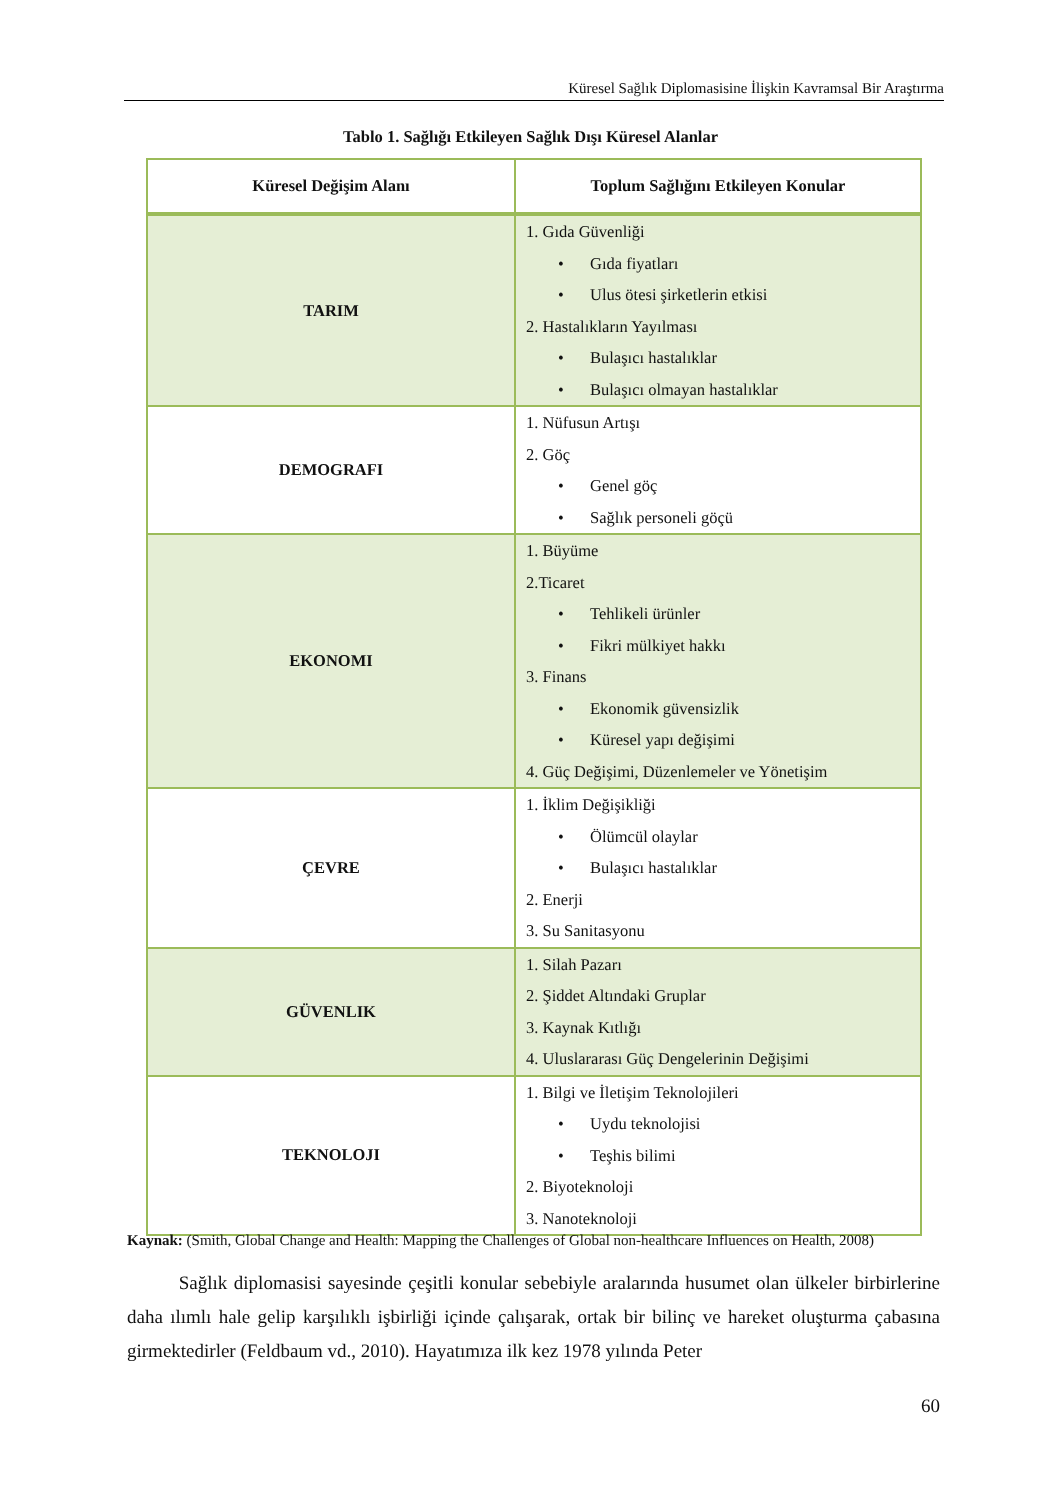Küresel Sağlık Diplomasisine İlişkin Kavramsal Bir Araştırma
Tablo 1. Sağlığı Etkileyen Sağlık Dışı Küresel Alanlar
| Küresel Değişim Alanı | Toplum Sağlığını Etkileyen Konular |
| --- | --- |
| TARIM | 1. Gıda Güvenliği • Gıda fiyatları • Ulus ötesi şirketlerin etkisi 2. Hastalıkların Yayılması • Bulaşıcı hastalıklar • Bulaşıcı olmayan hastalıklar |
| DEMOGRAFI | 1. Nüfusun Artışı 2. Göç • Genel göç • Sağlık personeli göçü |
| EKONOMI | 1. Büyüme 2.Ticaret • Tehlikeli ürünler • Fikri mülkiyet hakkı 3. Finans • Ekonomik güvensizlik • Küresel yapı değişimi 4. Güç Değişimi, Düzenlemeler ve Yönetişim |
| ÇEVRE | 1. İklim Değişikliği • Ölümcül olaylar • Bulaşıcı hastalıklar 2. Enerji 3. Su Sanitasyonu |
| GÜVENLIK | 1. Silah Pazarı 2. Şiddet Altındaki Gruplar 3. Kaynak Kıtlığı 4. Uluslararası Güç Dengelerinin Değişimi |
| TEKNOLOJI | 1. Bilgi ve İletişim Teknolojileri • Uydu teknolojisi • Teşhis bilimi 2. Biyoteknoloji 3. Nanoteknoloji |
Kaynak: (Smith, Global Change and Health: Mapping the Challenges of Global non-healthcare Influences on Health, 2008)
Sağlık diplomasisi sayesinde çeşitli konular sebebiyle aralarında husumet olan ülkeler birbirlerine daha ılımlı hale gelip karşılıklı işbirliği içinde çalışarak, ortak bir bilinç ve hareket oluşturma çabasına girmektedirler (Feldbaum vd., 2010). Hayatımıza ilk kez 1978 yılında Peter
60